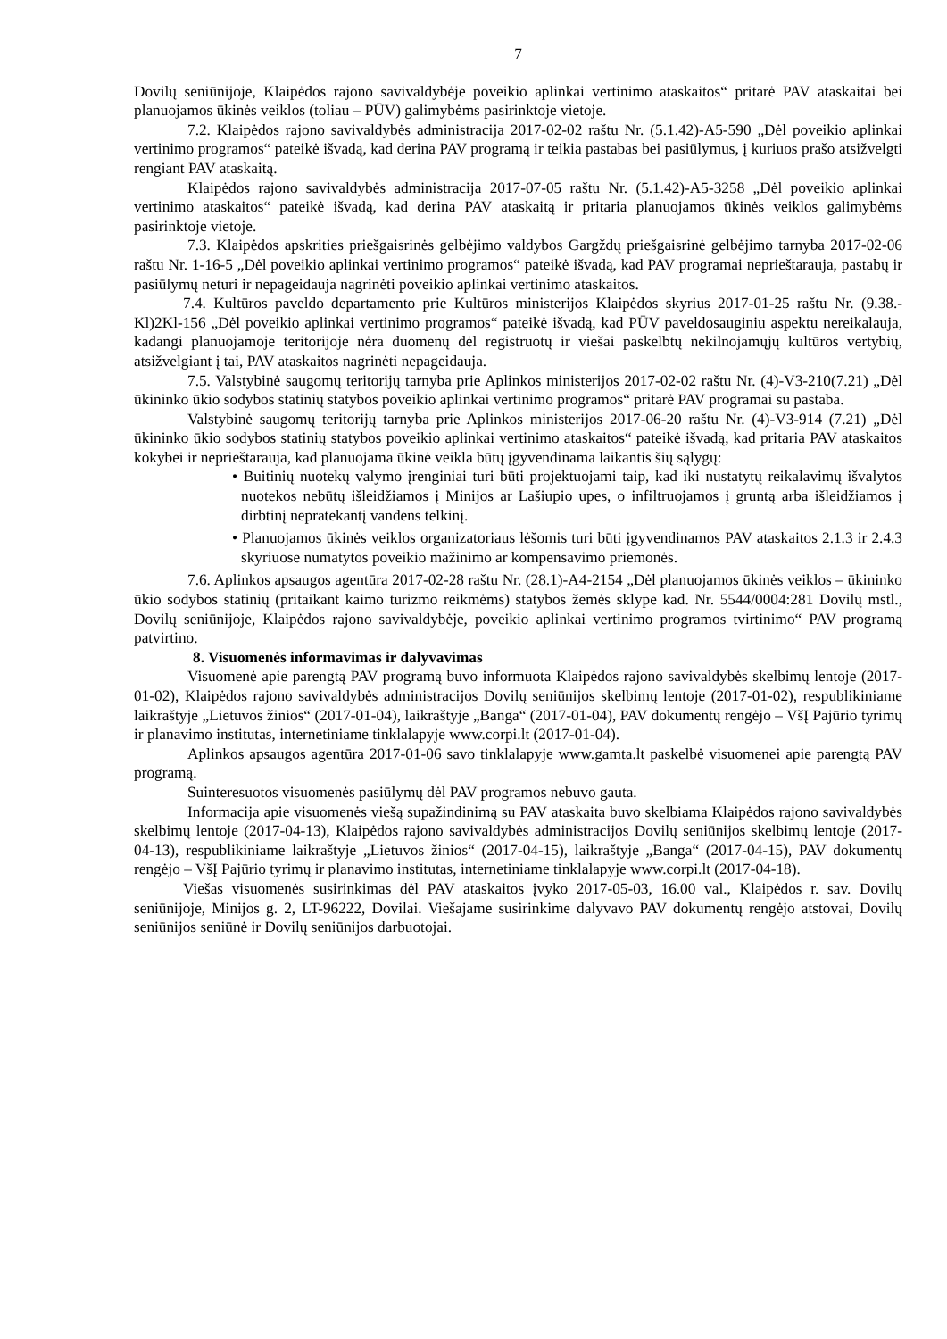7
Dovilų seniūnijoje, Klaipėdos rajono savivaldybėje poveikio aplinkai vertinimo ataskaitos“ pritarė PAV ataskaitai bei planuojamos ūkinės veiklos (toliau – PŪV) galimybėms pasirinktoje vietoje.
7.2. Klaipėdos rajono savivaldybės administracija 2017-02-02 raštu Nr. (5.1.42)-A5-590 „Dėl poveikio aplinkai vertinimo programos“ pateikė išvadą, kad derina PAV programą ir teikia pastabas bei pasiūlymus, į kuriuos prašo atsižvelgti rengiant PAV ataskaitą.
Klaipėdos rajono savivaldybės administracija 2017-07-05 raštu Nr. (5.1.42)-A5-3258 „Dėl poveikio aplinkai vertinimo ataskaitos“ pateikė išvadą, kad derina PAV ataskaitą ir pritaria planuojamos ūkinės veiklos galimybėms pasirinktoje vietoje.
7.3. Klaipėdos apskrities priešgaisrinės gelbėjimo valdybos Gargždų priešgaisrinė gelbėjimo tarnyba 2017-02-06 raštu Nr. 1-16-5 „Dėl poveikio aplinkai vertinimo programos“ pateikė išvadą, kad PAV programai neprieštarauja, pastabų ir pasiūlymų neturi ir nepageidauja nagrinėti poveikio aplinkai vertinimo ataskaitos.
7.4. Kultūros paveldo departamento prie Kultūros ministerijos Klaipėdos skyrius 2017-01-25 raštu Nr. (9.38.-Kl)2Kl-156 „Dėl poveikio aplinkai vertinimo programos“ pateikė išvadą, kad PŪV paveldosauginiu aspektu nereikalauja, kadangi planuojamoje teritorijoje nėra duomenų dėl registruotų ir viešai paskelbtų nekilnojamųjų kultūros vertybių, atsižvelgiant į tai, PAV ataskaitos nagrinėti nepageidauja.
7.5. Valstybinė saugomų teritorijų tarnyba prie Aplinkos ministerijos 2017-02-02 raštu Nr. (4)-V3-210(7.21) „Dėl ūkininko ūkio sodybos statinių statybos poveikio aplinkai vertinimo programos“ pritarė PAV programai su pastaba.
Valstybinė saugomų teritorijų tarnyba prie Aplinkos ministerijos 2017-06-20 raštu Nr. (4)-V3-914 (7.21) „Dėl ūkininko ūkio sodybos statinių statybos poveikio aplinkai vertinimo ataskaitos“ pateikė išvadą, kad pritaria PAV ataskaitos kokybei ir neprieštarauja, kad planuojama ūkinė veikla būtų įgyvendinama laikantis šių sąlygų:
• Buitinių nuotekų valymo įrenginiai turi būti projektuojami taip, kad iki nustatytų reikalavimų išvalytos nuotekos nebūtų išleidžiamos į Minijos ar Lašiupio upes, o infiltruojamos į gruntą arba išleidžiamos į dirbtinį nepratekantį vandens telkinį.
• Planuojamos ūkinės veiklos organizatoriaus lėšomis turi būti įgyvendinamos PAV ataskaitos 2.1.3 ir 2.4.3 skyriuose numatytos poveikio mažinimo ar kompensavimo priemonės.
7.6. Aplinkos apsaugos agentūra 2017-02-28 raštu Nr. (28.1)-A4-2154 „Dėl planuojamos ūkinės veiklos – ūkininko ūkio sodybos statinių (pritaikant kaimo turizmo reikmėms) statybos žemės sklype kad. Nr. 5544/0004:281 Dovilų mstl., Dovilų seniūnijoje, Klaipėdos rajono savivaldybėje, poveikio aplinkai vertinimo programos tvirtinimo“ PAV programą patvirtino.
8. Visuomenės informavimas ir dalyvavimas
Visuomenė apie parengtą PAV programą buvo informuota Klaipėdos rajono savivaldybės skelbimų lentoje (2017-01-02), Klaipėdos rajono savivaldybės administracijos Dovilų seniūnijos skelbimų lentoje (2017-01-02), respublikiniame laikraštyje „Lietuvos žinios“ (2017-01-04), laikraštyje „Banga“ (2017-01-04), PAV dokumentų rengėjo – VšĮ Pajūrio tyrimų ir planavimo institutas, internetiniame tinklalapyje www.corpi.lt (2017-01-04).
Aplinkos apsaugos agentūra 2017-01-06 savo tinklalapyje www.gamta.lt paskelbė visuomenei apie parengtą PAV programą.
Suinteresuotos visuomenės pasiūlymų dėl PAV programos nebuvo gauta.
Informacija apie visuomenės viešą supažindinimą su PAV ataskaita buvo skelbiama Klaipėdos rajono savivaldybės skelbimų lentoje (2017-04-13), Klaipėdos rajono savivaldybės administracijos Dovilų seniūnijos skelbimų lentoje (2017-04-13), respublikiniame laikraštyje „Lietuvos žinios“ (2017-04-15), laikraštyje „Banga“ (2017-04-15), PAV dokumentų rengėjo – VšĮ Pajūrio tyrimų ir planavimo institutas, internetiniame tinklalapyje www.corpi.lt (2017-04-18).
Viešas visuomenės susirinkimas dėl PAV ataskaitos įvyko 2017-05-03, 16.00 val., Klaipėdos r. sav. Dovilų seniūnijoje, Minijos g. 2, LT-96222, Dovilai. Viešajame susirinkime dalyvavo PAV dokumentų rengėjo atstovai, Dovilų seniūnijos seniūnė ir Dovilų seniūnijos darbuotojai.